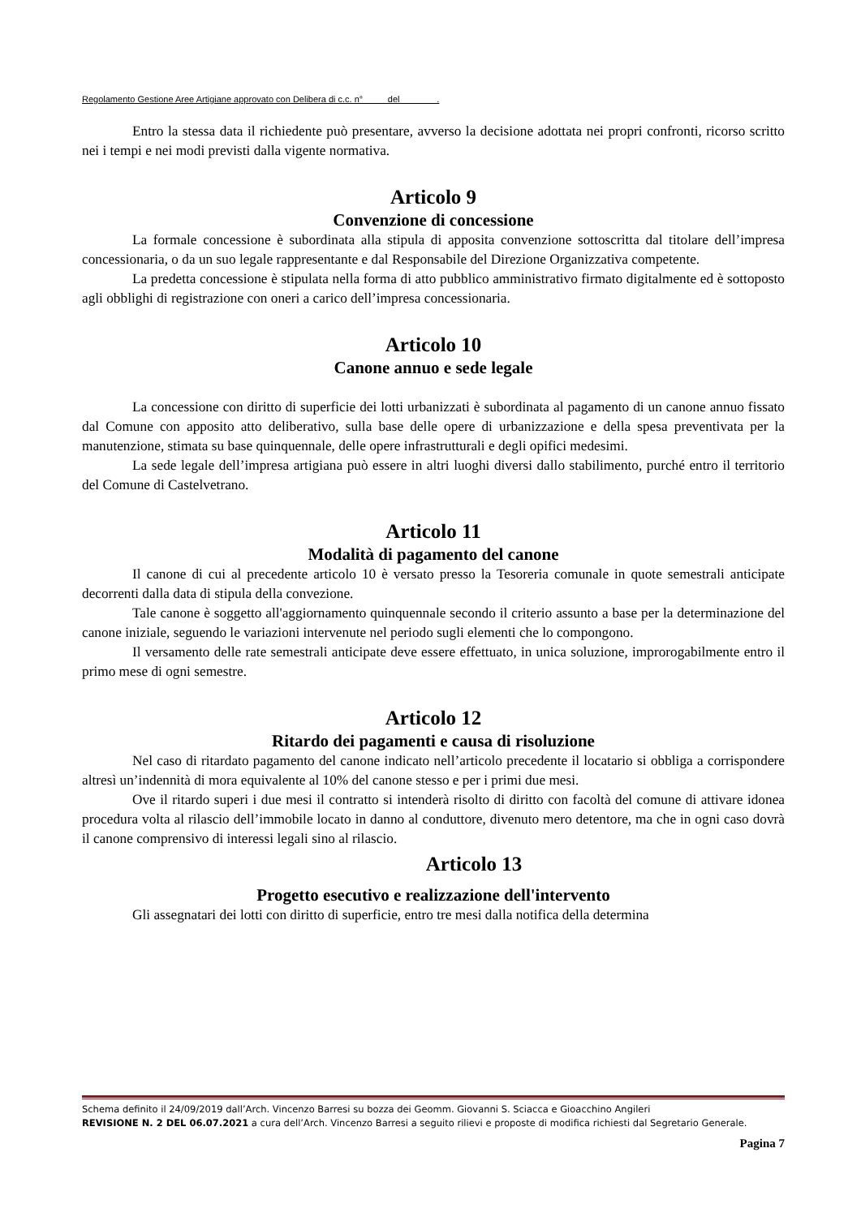Regolamento Gestione Aree Artigiane approvato con Delibera di c.c. n° del .
Entro la stessa data il richiedente può presentare, avverso la decisione adottata nei propri confronti, ricorso scritto nei i tempi e nei modi previsti dalla vigente normativa.
Articolo 9
Convenzione di concessione
La formale concessione è subordinata alla stipula di apposita convenzione sottoscritta dal titolare dell’impresa concessionaria, o da un suo legale rappresentante e dal Responsabile del Direzione Organizzativa competente.
La predetta concessione è stipulata nella forma di atto pubblico amministrativo firmato digitalmente ed è sottoposto agli obblighi di registrazione con oneri a carico dell’impresa concessionaria.
Articolo 10
Canone annuo e sede legale
La concessione con diritto di superficie dei lotti urbanizzati è subordinata al pagamento di un canone annuo fissato dal Comune con apposito atto deliberativo, sulla base delle opere di urbanizzazione e della spesa preventivata per la manutenzione, stimata su base quinquennale, delle opere infrastrutturali e degli opifici medesimi.
La sede legale dell’impresa artigiana può essere in altri luoghi diversi dallo stabilimento, purché entro il territorio del Comune di Castelvetrano.
Articolo 11
Modalità di pagamento del canone
Il canone di cui al precedente articolo 10 è versato presso la Tesoreria comunale in quote semestrali anticipate decorrenti dalla data di stipula della convezione.
Tale canone è soggetto all'aggiornamento quinquennale secondo il criterio assunto a base per la determinazione del canone iniziale, seguendo le variazioni intervenute nel periodo sugli elementi che lo compongono.
Il versamento delle rate semestrali anticipate deve essere effettuato, in unica soluzione, improrogabilmente entro il primo mese di ogni semestre.
Articolo 12
Ritardo dei pagamenti e causa di risoluzione
Nel caso di ritardato pagamento del canone indicato nell’articolo precedente il locatario si obbliga a corrispondere altresì un’indennità di mora equivalente al 10% del canone stesso e per i primi due mesi.
Ove il ritardo superi i due mesi il contratto si intenderà risolto di diritto con facoltà del comune di attivare idonea procedura volta al rilascio dell’immobile locato in danno al conduttore, divenuto mero detentore, ma che in ogni caso dovrà il canone comprensivo di interessi legali sino al rilascio.
Articolo 13
Progetto esecutivo e realizzazione dell'intervento
Gli assegnatari dei lotti con diritto di superficie, entro tre mesi dalla notifica della determina
Schema definito il 24/09/2019 dall’Arch. Vincenzo Barresi su bozza dei Geomm. Giovanni S. Sciacca e Gioacchino Angileri
REVISIONE N. 2 DEL 06.07.2021 a cura dell’Arch. Vincenzo Barresi a seguito rilievi e proposte di modifica richiesti dal Segretario Generale.
Pagina 7